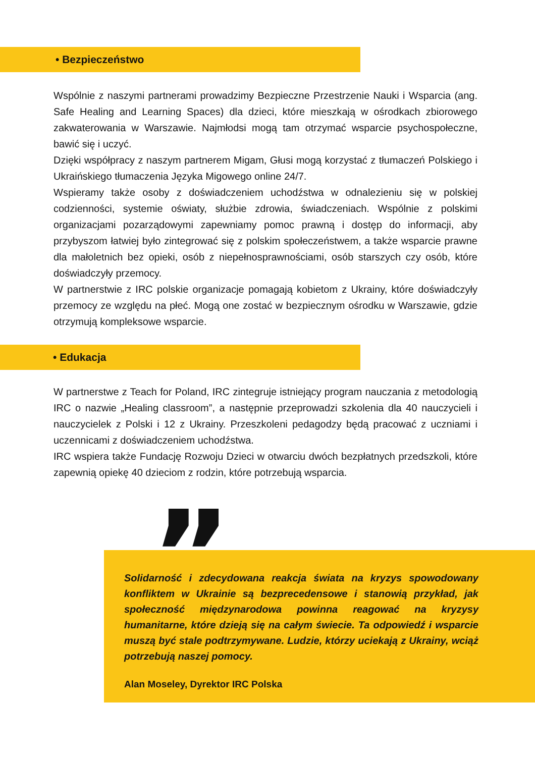• Bezpieczeństwo
Wspólnie z naszymi partnerami prowadzimy Bezpieczne Przestrzenie Nauki i Wsparcia (ang. Safe Healing and Learning Spaces) dla dzieci, które mieszkają w ośrodkach zbiorowego zakwaterowania w Warszawie. Najmłodsi mogą tam otrzymać wsparcie psychospołeczne, bawić się i uczyć.
Dzięki współpracy z naszym partnerem Migam, Głusi mogą korzystać z tłumaczeń Polskiego i Ukraińskiego tłumaczenia Języka Migowego online 24/7.
Wspieramy także osoby z doświadczeniem uchodźstwa w odnalezieniu się w polskiej codzienności, systemie oświaty, służbie zdrowia, świadczeniach. Wspólnie z polskimi organizacjami pozarządowymi zapewniamy pomoc prawną i dostęp do informacji, aby przybyszom łatwiej było zintegrować się z polskim społeczeństwem, a także wsparcie prawne dla małoletnich bez opieki, osób z niepełnosprawnościami, osób starszych czy osób, które doświadczyły przemocy.
W partnerstwie z IRC polskie organizacje pomagają kobietom z Ukrainy, które doświadczyły przemocy ze względu na płeć. Mogą one zostać w bezpiecznym ośrodku w Warszawie, gdzie otrzymują kompleksowe wsparcie.
• Edukacja
W partnerstwe z Teach for Poland, IRC zintegruje istniejący program nauczania z metodologią IRC o nazwie „Healing classroom”, a następnie przeprowadzi szkolenia dla 40 nauczycieli i nauczycielek z Polski i 12 z Ukrainy. Przeszkoleni pedagodzy będą pracować z uczniami i uczennicami z doświadczeniem uchodźstwa.
IRC wspiera także Fundację Rozwoju Dzieci w otwarciu dwóch bezpłatnych przedszkoli, które zapewnią opiekę 40 dzieciom z rodzin, które potrzebują wsparcia.
Solidarność i zdecydowana reakcja świata na kryzys spowodowany konfliktem w Ukrainie są bezprecedensowe i stanowią przykład, jak społeczność międzynarodowa powinna reagować na kryzysy humanitarne, które dzieją się na całym świecie. Ta odpowiedź i wsparcie muszą być stale podtrzymywane. Ludzie, którzy uciekają z Ukrainy, wciąż potrzebują naszej pomocy.
Alan Moseley, Dyrektor IRC Polska
”